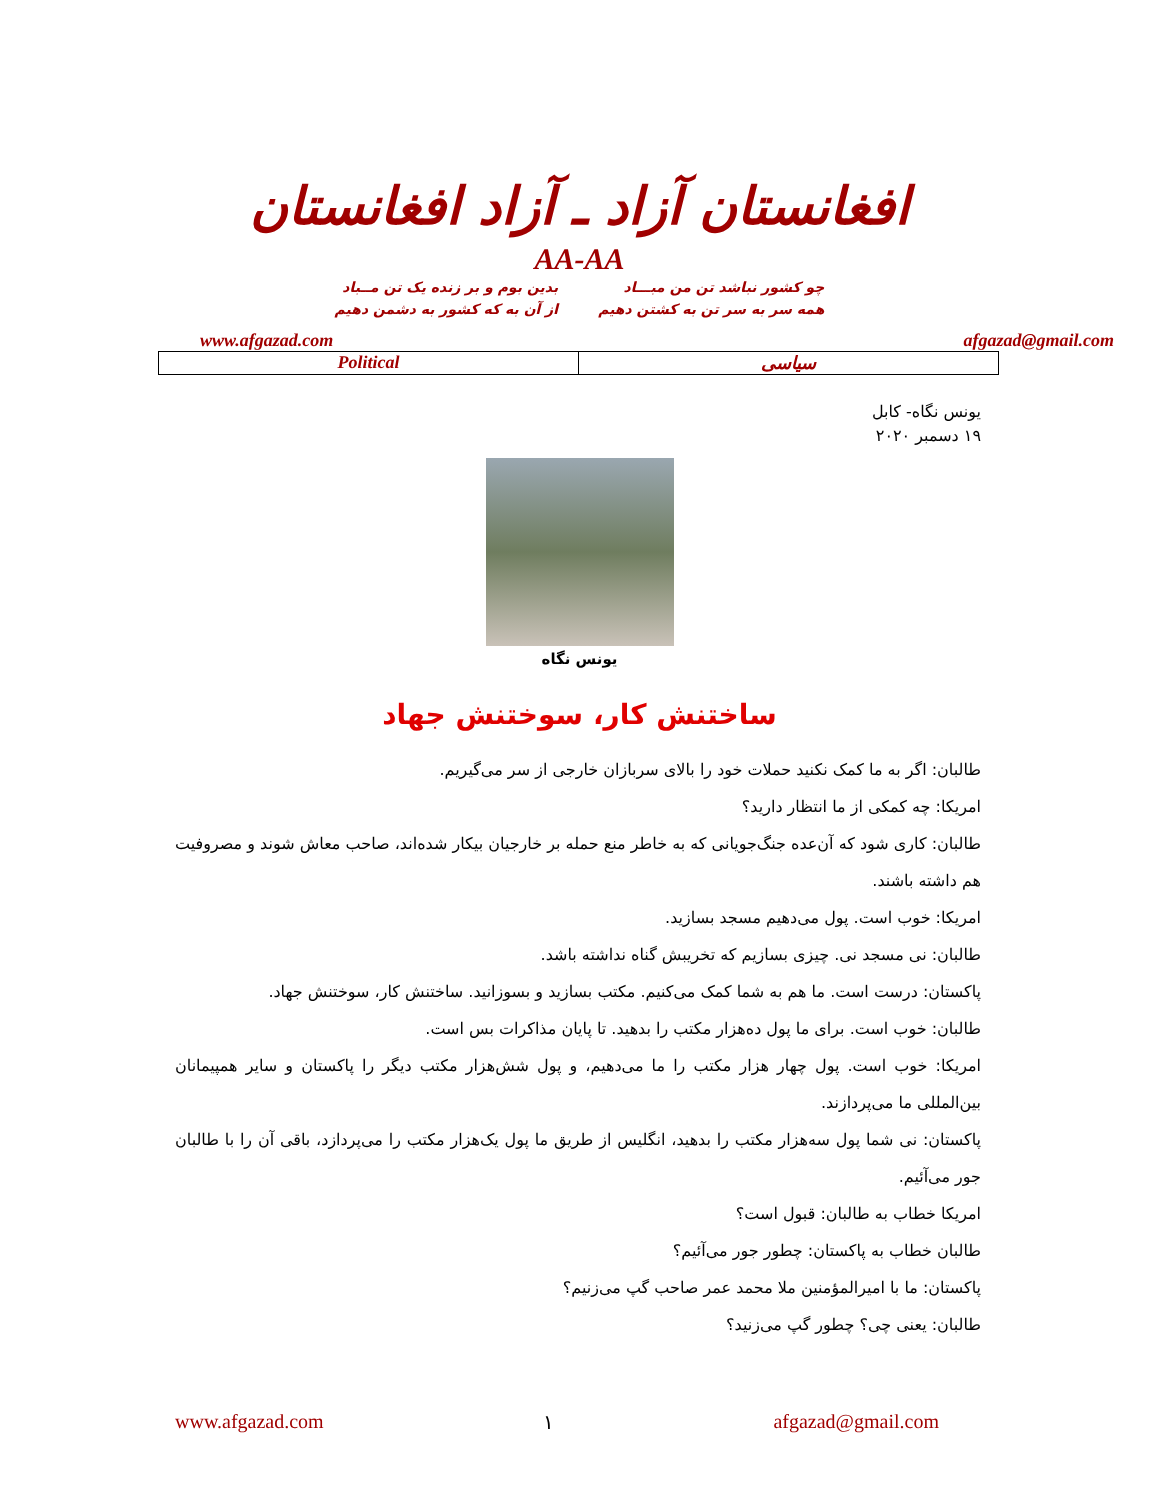افغانستان آزاد ـ آزاد افغانستان
AA-AA
چو کشور نباشد تن من مبـــاد
همه سر به سر تن به کشتن دهیم
بدین بوم و بر زنده یک تن مــباد
از آن به که کشور به دشمن دهیم
www.afgazad.com afgazad@gmail.com
Political سیاسی
یونس نگاه- کابل
۱۹ دسمبر ۲۰۲۰
یونس نگاه
ساختنش کار، سوختنش جهاد
طالبان: اگر به ما کمک نکنید حملات خود را بالای سربازان خارجی از سر می‌گیریم.
امریکا: چه کمکی از ما انتظار دارید؟
طالبان: کاری شود که آن‌عده جنگ‌جویانی که به خاطر منع حمله بر خارجیان بیکار شده‌اند، صاحب معاش شوند و مصروفیت هم داشته باشند.
امریکا: خوب است. پول می‌دهیم مسجد بسازید.
طالبان: نی مسجد نی. چیزی بسازیم که تخریبش گناه نداشته باشد.
پاکستان: درست است. ما هم به شما کمک می‌کنیم. مکتب بسازید و بسوزانید. ساختنش کار، سوختنش جهاد.
طالبان: خوب است. برای ما پول ده‌هزار مکتب را بدهید. تا پایان مذاکرات بس است.
امریکا: خوب است. پول چهار هزار مکتب را ما می‌دهیم، و پول شش‌هزار مکتب دیگر را پاکستان و سایر همپیمانان بین‌المللی ما می‌پردازند.
پاکستان: نی شما پول سه‌هزار مکتب را بدهید، انگلیس از طریق ما پول یک‌هزار مکتب را می‌پردازد، باقی آن را با طالبان جور می‌آئیم.
امریکا خطاب به طالبان: قبول است؟
طالبان خطاب به پاکستان: چطور جور می‌آئیم؟
پاکستان: ما با امیرالمؤمنین ملا محمد عمر صاحب گپ می‌زنیم؟
طالبان: یعنی چی؟ چطور گپ می‌زنید؟
www.afgazad.com ۱ afgazad@gmail.com